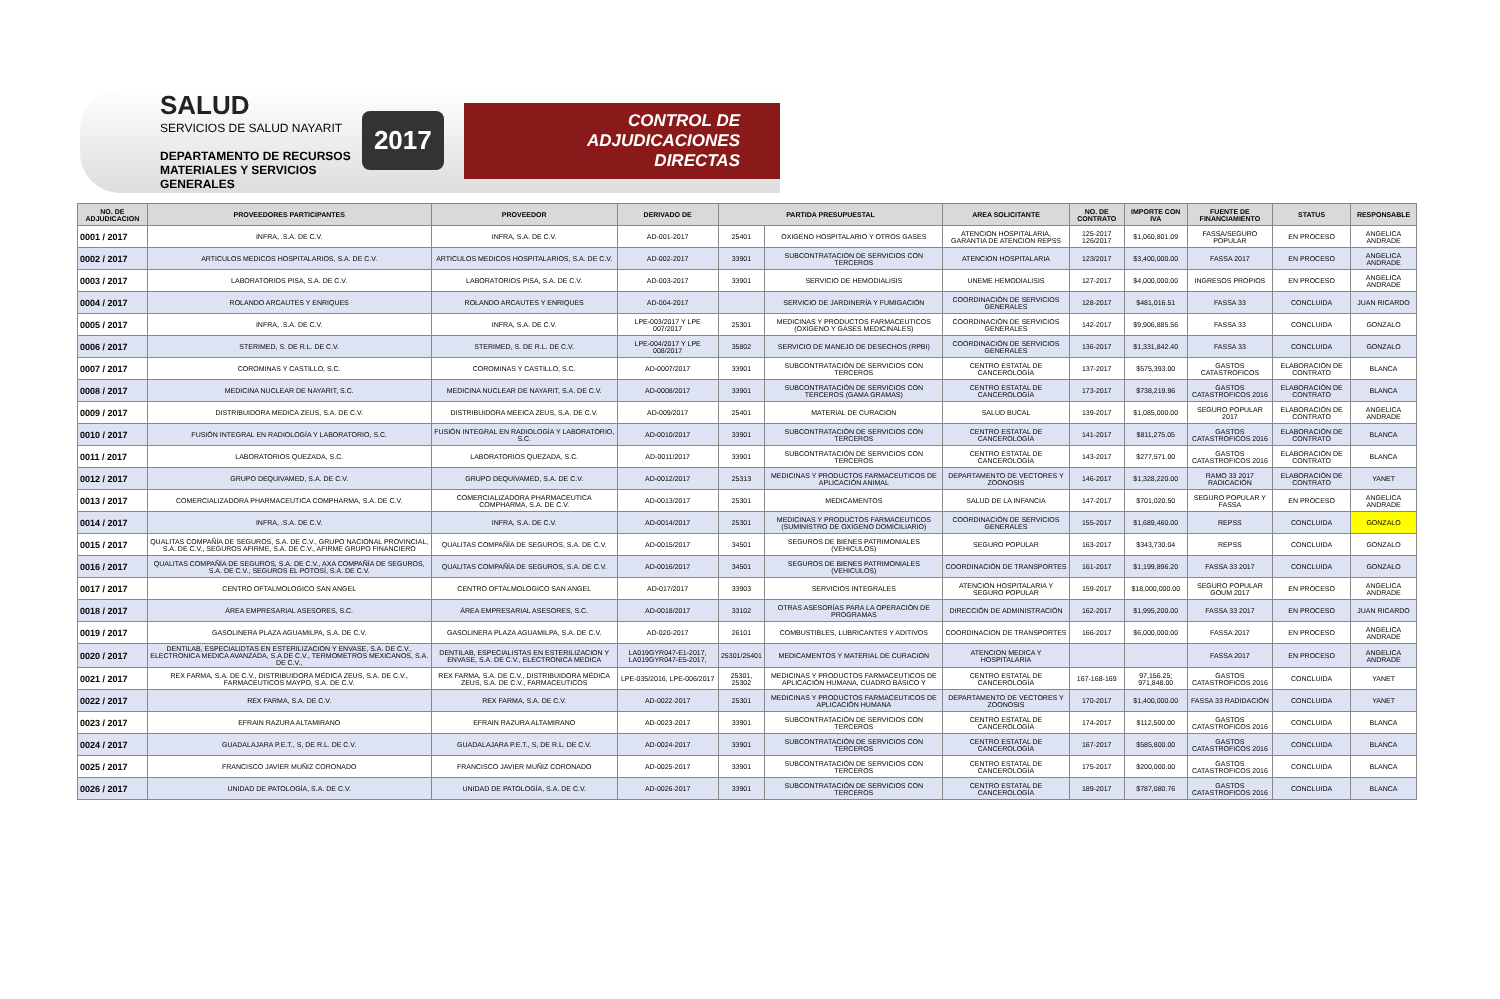SALUD
SERVICIOS DE SALUD NAYARIT
DEPARTAMENTO DE RECURSOS MATERIALES Y SERVICIOS GENERALES
2017
CONTROL DE ADJUDICACIONES
DIRECTAS
| NO. DE ADJUDICACION | PROVEEDORES PARTICIPANTES | PROVEEDOR | DERIVADO DE | PARTIDA PRESUPUESTAL | | AREA SOLICITANTE | NO. DE CONTRATO | IMPORTE CON IVA | FUENTE DE FINANCIAMIENTO | STATUS | RESPONSABLE |
| --- | --- | --- | --- | --- | --- | --- | --- | --- | --- | --- | --- |
| 0001 / 2017 | INFRA, .S.A. DE C.V. | INFRA, S.A. DE C.V. | AD-001-2017 | 25401 | OXIGENO HOSPITALARIO Y OTROS GASES | ATENCION HOSPITALARIA, GARANTIA DE ATENCION REPSS | 125-2017 126/2017 | $1,060,801.09 | FASSA/SEGURO POPULAR | EN PROCESO | ANGELICA ANDRADE |
| 0002 / 2017 | ARTICULOS MEDICOS HOSPITALARIOS, S.A. DE C.V. | ARTICULOS MEDICOS HOSPITALARIOS, S.A. DE C.V. | AD-002-2017 | 33901 | SUBCONTRATACION DE SERVICIOS CON TERCEROS | ATENCION HOSPITALARIA | 123/2017 | $3,400,000.00 | FASSA 2017 | EN PROCESO | ANGELICA ANDRADE |
| 0003 / 2017 | LABORATORIOS PISA, S.A. DE C.V. | LABORATORIOS PISA, S.A. DE C.V. | AD-003-2017 | 33901 | SERVICIO DE HEMODIALISIS | UNEME HEMODIALISIS | 127-2017 | $4,000,000.00 | INGRESOS PROPIOS | EN PROCESO | ANGELICA ANDRADE |
| 0004 / 2017 | ROLANDO ARCAUTES Y ENRIQUES | ROLANDO ARCAUTES Y ENRIQUES | AD-004-2017 | | SERVICIO DE JARDINERÍA Y FUMIGACIÓN | COORDINACIÓN DE SERVICIOS GENERALES | 128-2017 | $481,016.51 | FASSA 33 | CONCLUIDA | JUAN RICARDO |
| 0005 / 2017 | INFRA, .S.A. DE C.V. | INFRA, S.A. DE C.V. | LPE-003/2017 Y LPE 007/2017 | 25301 | MEDICINAS Y PRODUCTOS FARMACEUTICOS (OXÍGENO Y GASES MEDICINALES) | COORDINACIÓN DE SERVICIOS GENERALES | 142-2017 | $9,906,885.56 | FASSA 33 | CONCLUIDA | GONZALO |
| 0006 / 2017 | STERIMED, S. DE R.L. DE C.V. | STERIMED, S. DE R.L. DE C.V. | LPE-004/2017 Y LPE 008/2017 | 35802 | SERVICIO DE MANEJO DE DESECHOS (RPBI) | COORDINACIÓN DE SERVICIOS GENERALES | 136-2017 | $1,331,842.40 | FASSA 33 | CONCLUIDA | GONZALO |
| 0007 / 2017 | COROMINAS Y CASTILLO, S.C. | COROMINAS Y CASTILLO, S.C. | AD-0007/2017 | 33901 | SUBCONTRATACIÓN DE SERVICIOS CON TERCEROS | CENTRO ESTATAL DE CANCEROLOGÍA | 137-2017 | $575,393.00 | GASTOS CATASTROFICOS | ELABORACIÓN DE CONTRATO | BLANCA |
| 0008 / 2017 | MEDICINA NUCLEAR DE NAYARIT, S.C. | MEDICINA NUCLEAR DE NAYARIT, S.A. DE C.V. | AD-0008/2017 | 33901 | SUBCONTRATACIÓN DE SERVICIOS CON TERCEROS (GAMA GRAMAS) | CENTRO ESTATAL DE CANCEROLOGÍA | 173-2017 | $738,219.96 | GASTOS CATASTROFICOS 2016 | ELABORACIÓN DE CONTRATO | BLANCA |
| 0009 / 2017 | DISTRIBUIDORA MEDICA ZEUS, S.A. DE C.V. | DISTRIBUIDORA MEEICA ZEUS, S.A. DE C.V. | AD-009/2017 | 25401 | MATERIAL DE CURACION | SALUD BUCAL | 139-2017 | $1,085,000.00 | SEGURO POPULAR 2017 | ELABORACIÓN DE CONTRATO | ANGELICA ANDRADE |
| 0010 / 2017 | FUSIÓN INTEGRAL EN RADIOLOGÍA Y LABORATORIO, S.C. | FUSIÓN INTEGRAL EN RADIOLOGÍA Y LABORATORIO, S.C. | AD-0010/2017 | 33901 | SUBCONTRATACIÓN DE SERVICIOS CON TERCEROS | CENTRO ESTATAL DE CANCEROLOGÍA | 141-2017 | $811,275.05 | GASTOS CATASTROFICOS 2016 | ELABORACIÓN DE CONTRATO | BLANCA |
| 0011 / 2017 | LABORATORIOS QUEZADA, S.C. | LABORATORIOS QUEZADA, S.C. | AD-0011/2017 | 33901 | SUBCONTRATACIÓN DE SERVICIOS CON TERCEROS | CENTRO ESTATAL DE CANCEROLOGÍA | 143-2017 | $277,571.00 | GASTOS CATASTROFICOS 2016 | ELABORACIÓN DE CONTRATO | BLANCA |
| 0012 / 2017 | GRUPO DEQUIVAMED, S.A. DE C.V. | GRUPO DEQUIVAMED, S.A. DE C.V. | AD-0012/2017 | 25313 | MEDICINAS Y PRODUCTOS FARMACEUTICOS DE APLICACIÓN ANIMAL | DEPARTAMENTO DE VECTORES Y ZOONOSIS | 146-2017 | $1,328,220.00 | RAMO 33 2017 RADICACIÓN | ELABORACIÓN DE CONTRATO | YANET |
| 0013 / 2017 | COMERCIALIZADORA PHARMACEUTICA COMPHARMA, S.A. DE C.V. | COMERCIALIZADORA PHARMACEUTICA COMPHARMA, S.A. DE C.V. | AD-0013/2017 | 25301 | MEDICAMENTOS | SALUD DE LA INFANCIA | 147-2017 | $701,020.50 | SEGURO POPULAR Y FASSA | EN PROCESO | ANGELICA ANDRADE |
| 0014 / 2017 | INFRA, .S.A. DE C.V. | INFRA, S.A. DE C.V. | AD-0014/2017 | 25301 | MEDICINAS Y PRODUCTOS FARMACEUTICOS (SUMINISTRO DE OXÍGENO DOMICILIARIO) | COORDINACIÓN DE SERVICIOS GENERALES | 155-2017 | $1,689,460.00 | REPSS | CONCLUIDA | GONZALO |
| 0015 / 2017 | QUALITAS COMPAÑÍA DE SEGUROS, S.A. DE C.V., GRUPO NACIONAL PROVINCIAL, S.A. DE C.V., SEGUROS AFIRME, S.A. DE C.V., AFIRME GRUPO FINANCIERO | QUALITAS COMPAÑÍA DE SEGUROS, S.A. DE C.V. | AD-0015/2017 | 34501 | SEGUROS DE BIENES PATRIMONIALES (VEHICULOS) | SEGURO POPULAR | 163-2017 | $343,730.04 | REPSS | CONCLUIDA | GONZALO |
| 0016 / 2017 | QUALITAS COMPAÑÍA DE SEGUROS, S.A. DE C.V., AXA COMPAÑÍA DE SEGUROS, S.A. DE C.V., SEGUROS EL POTOSÍ, S.A. DE C.V. | QUALITAS COMPAÑÍA DE SEGUROS, S.A. DE C.V. | AD-0016/2017 | 34501 | SEGUROS DE BIENES PATRIMONIALES (VEHICULOS) | COORDINACIÓN DE TRANSPORTES | 161-2017 | $1,199,896.20 | FASSA 33 2017 | CONCLUIDA | GONZALO |
| 0017 / 2017 | CENTRO OFTALMOLOGICO SAN ANGEL | CENTRO OFTALMOLOGICO SAN ANGEL | AD-017/2017 | 33903 | SERVICIOS INTEGRALES | ATENCION HOSPITALARIA Y SEGURO POPULAR | 159-2017 | $18,000,000.00 | SEGURO POPULAR GOUM 2017 | EN PROCESO | ANGELICA ANDRADE |
| 0018 / 2017 | ÁREA EMPRESARIAL ASESORES, S.C. | ÁREA EMPRESARIAL ASESORES, S.C. | AD-0018/2017 | 33102 | OTRAS ASESORÍAS PARA LA OPERACIÓN DE PROGRAMAS | DIRECCIÓN DE ADMINISTRACIÓN | 162-2017 | $1,995,200.00 | FASSA 33 2017 | EN PROCESO | JUAN RICARDO |
| 0019 / 2017 | GASOLINERA PLAZA AGUAMILPA, S.A. DE C.V. | GASOLINERA PLAZA AGUAMILPA, S.A. DE C.V. | AD-020-2017 | 26101 | COMBUSTIBLES, LUBRICANTES Y ADITIVOS | COORDINACION DE TRANSPORTES | 166-2017 | $6,000,000.00 | FASSA 2017 | EN PROCESO | ANGELICA ANDRADE |
| 0020 / 2017 | DENTILAB, ESPECIALIDTAS EN ESTERILIZACION Y ENVASE, S.A. DE C.V., ELECTRONICA MEDICA AVANZADA, S.A DE C.V., TERMOMETROS MEXICANOS, S.A. DE C.V., | DENTILAB, ESPECIALISTAS EN ESTERILIZACION Y ENVASE, S.A. DE C.V., ELECTRONICA MEDICA | LA019GYR047-E1-2017, LA019GYR047-E5-2017, | 25301/25401 | MEDICAMENTOS Y MATERIAL DE CURACION | ATENCION MEDICA Y HOSPITALARIA | | | FASSA 2017 | EN PROCESO | ANGELICA ANDRADE |
| 0021 / 2017 | REX FARMA, S.A. DE C.V., DISTRIBUIDORA MÉDICA ZEUS, S.A. DE C.V., FARMACEUTICOS MAYPO, S.A. DE C.V. | REX FARMA, S.A. DE C.V., DISTRIBUIDORA MÉDICA ZEUS, S.A. DE C.V., FARMACEUTICOS | LPE-035/2016, LPE-006/2017 | 25301, 25302 | MEDICINAS Y PRODUCTOS FARMACEUTICOS DE APLICACIÓN HUMANA, CUADRO BÁSICO Y | CENTRO ESTATAL DE CANCEROLOGÍA | 167-168-169 | 97,156.25; 971,848.00 | GASTOS CATASTROFICOS 2016 | CONCLUIDA | YANET |
| 0022 / 2017 | REX FARMA, S.A. DE C.V. | REX FARMA, S.A. DE C.V. | AD-0022-2017 | 25301 | MEDICINAS Y PRODUCTOS FARMACEUTICOS DE APLICACIÓN HUMANA | DEPARTAMENTO DE VECTORES Y ZOONOSIS | 170-2017 | $1,400,000.00 | FASSA 33 RADIDACIÓN | CONCLUIDA | YANET |
| 0023 / 2017 | EFRAIN RAZURA ALTAMIRANO | EFRAIN RAZURA ALTAMIRANO | AD-0023-2017 | 33901 | SUBCONTRATACIÓN DE SERVICIOS CON TERCEROS | CENTRO ESTATAL DE CANCEROLOGÍA | 174-2017 | $112,500.00 | GASTOS CATASTROFICOS 2016 | CONCLUIDA | BLANCA |
| 0024 / 2017 | GUADALAJARA P.E.T., S, DE R.L. DE C.V. | GUADALAJARA P.E.T., S, DE R.L. DE C.V. | AD-0024-2017 | 33901 | SUBCONTRATACIÓN DE SERVICIOS CON TERCEROS | CENTRO ESTATAL DE CANCEROLOGÍA | 167-2017 | $585,800.00 | GASTOS CATASTROFICOS 2016 | CONCLUIDA | BLANCA |
| 0025 / 2017 | FRANCISCO JAVIER MUÑIZ CORONADO | FRANCISCO JAVIER MUÑIZ CORONADO | AD-0025-2017 | 33901 | SUBCONTRATACIÓN DE SERVICIOS CON TERCEROS | CENTRO ESTATAL DE CANCEROLOGÍA | 175-2017 | $200,000.00 | GASTOS CATASTROFICOS 2016 | CONCLUIDA | BLANCA |
| 0026 / 2017 | UNIDAD DE PATOLOGÍA, S.A. DE C.V. | UNIDAD DE PATOLOGÍA, S.A. DE C.V. | AD-0026-2017 | 33901 | SUBCONTRATACIÓN DE SERVICIOS CON TERCEROS | CENTRO ESTATAL DE CANCEROLOGÍA | 189-2017 | $787,080.76 | GASTOS CATASTROFICOS 2016 | CONCLUIDA | BLANCA |